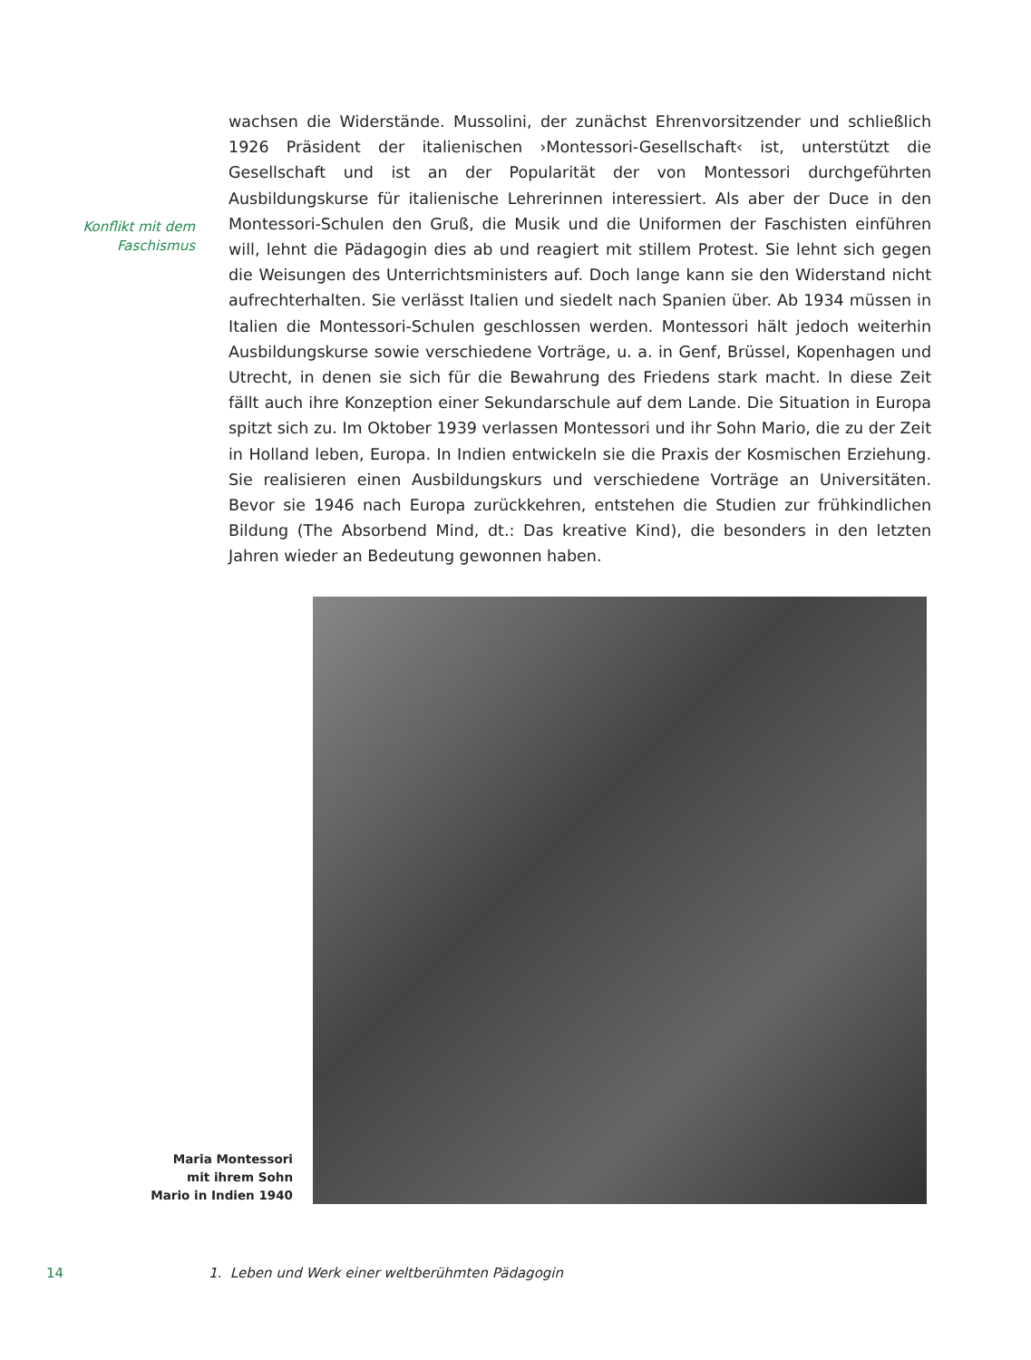Konflikt mit dem
Faschismus
wachsen die Widerstände. Mussolini, der zunächst Ehrenvorsitzender und schließlich 1926 Präsident der italienischen ›Montessori-Gesellschaft‹ ist, unterstützt die Gesellschaft und ist an der Popularität der von Montessori durchgeführten Ausbildungskurse für italienische Lehrerinnen interessiert. Als aber der Duce in den Montessori-Schulen den Gruß, die Musik und die Uniformen der Faschisten einführen will, lehnt die Pädagogin dies ab und reagiert mit stillem Protest. Sie lehnt sich gegen die Weisungen des Unterrichtsministers auf. Doch lange kann sie den Widerstand nicht aufrechterhalten. Sie verlässt Italien und siedelt nach Spanien über. Ab 1934 müssen in Italien die Montessori-Schulen geschlossen werden. Montessori hält jedoch weiterhin Ausbildungskurse sowie verschiedene Vorträge, u. a. in Genf, Brüssel, Kopenhagen und Utrecht, in denen sie sich für die Bewahrung des Friedens stark macht. In diese Zeit fällt auch ihre Konzeption einer Sekundarschule auf dem Lande. Die Situation in Europa spitzt sich zu. Im Oktober 1939 verlassen Montessori und ihr Sohn Mario, die zu der Zeit in Holland leben, Europa. In Indien entwickeln sie die Praxis der Kosmischen Erziehung. Sie realisieren einen Ausbildungskurs und verschiedene Vorträge an Universitäten. Bevor sie 1946 nach Europa zurückkehren, entstehen die Studien zur frühkindlichen Bildung (The Absorbend Mind, dt.: Das kreative Kind), die besonders in den letzten Jahren wieder an Bedeutung gewonnen haben.
Maria Montessori
mit ihrem Sohn
Mario in Indien 1940
14 1. Leben und Werk einer weltberühmten Pädagogin